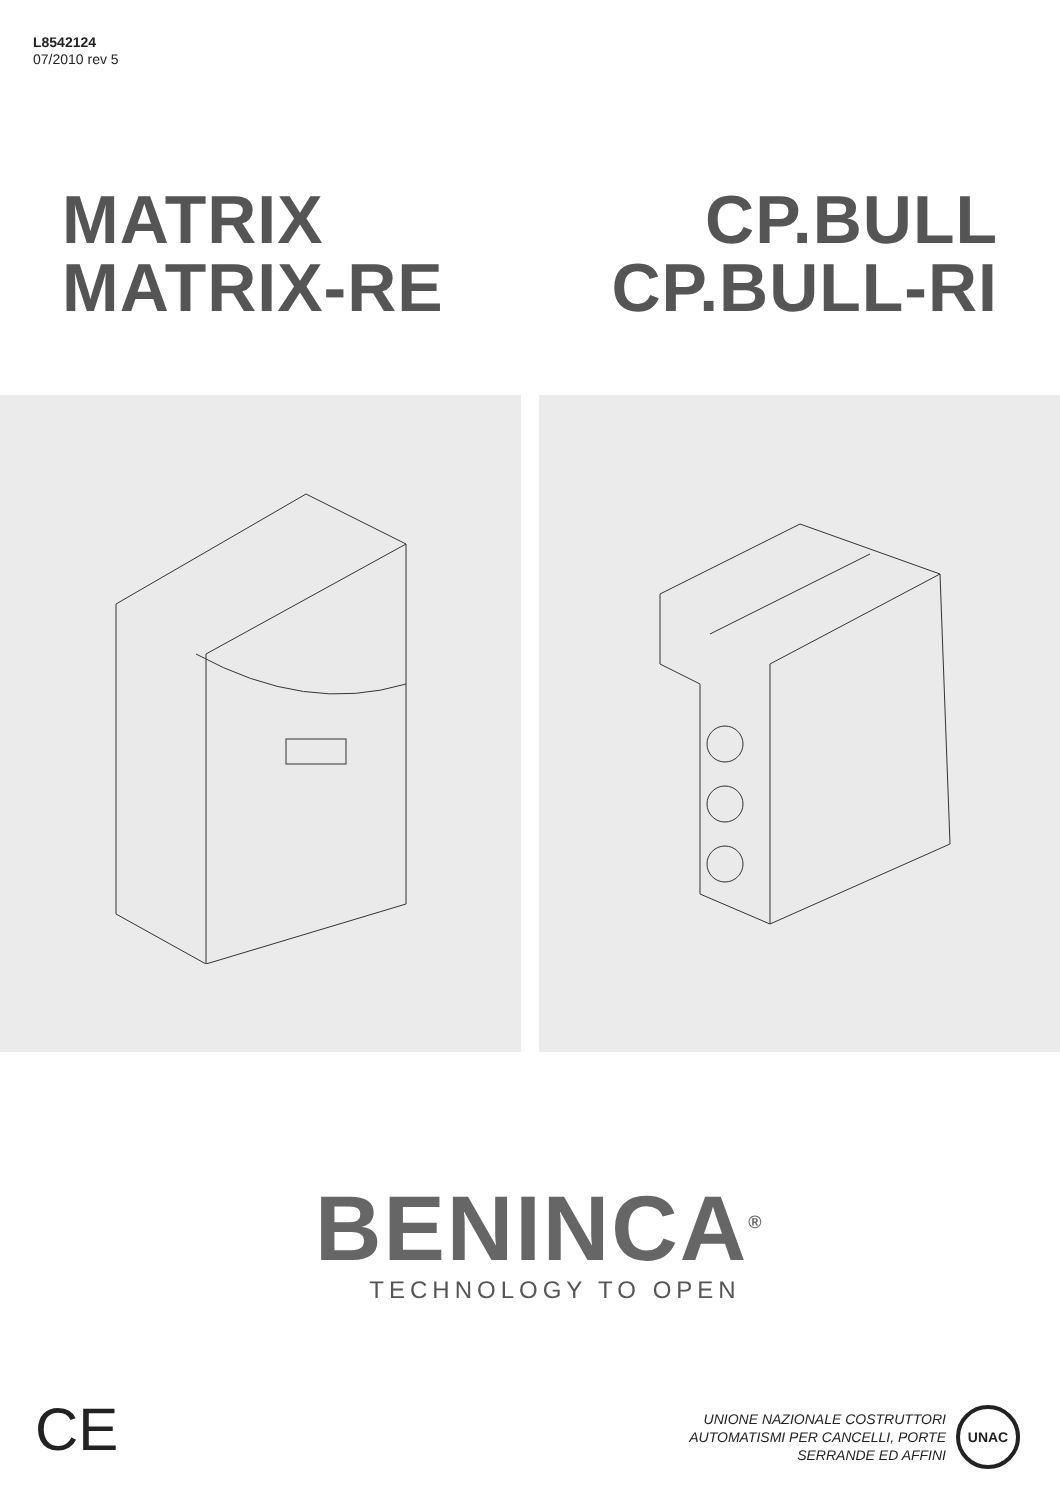L8542124
07/2010 rev 5
MATRIX
MATRIX-RE
CP.BULL
CP.BULL-RI
BENINCA<sup>®</sup>
TECHNOLOGY TO OPEN
CE
UNIONE NAZIONALE COSTRUTTORI
AUTOMATISMI PER CANCELLI, PORTE
SERRANDE ED AFFINI
UNAC